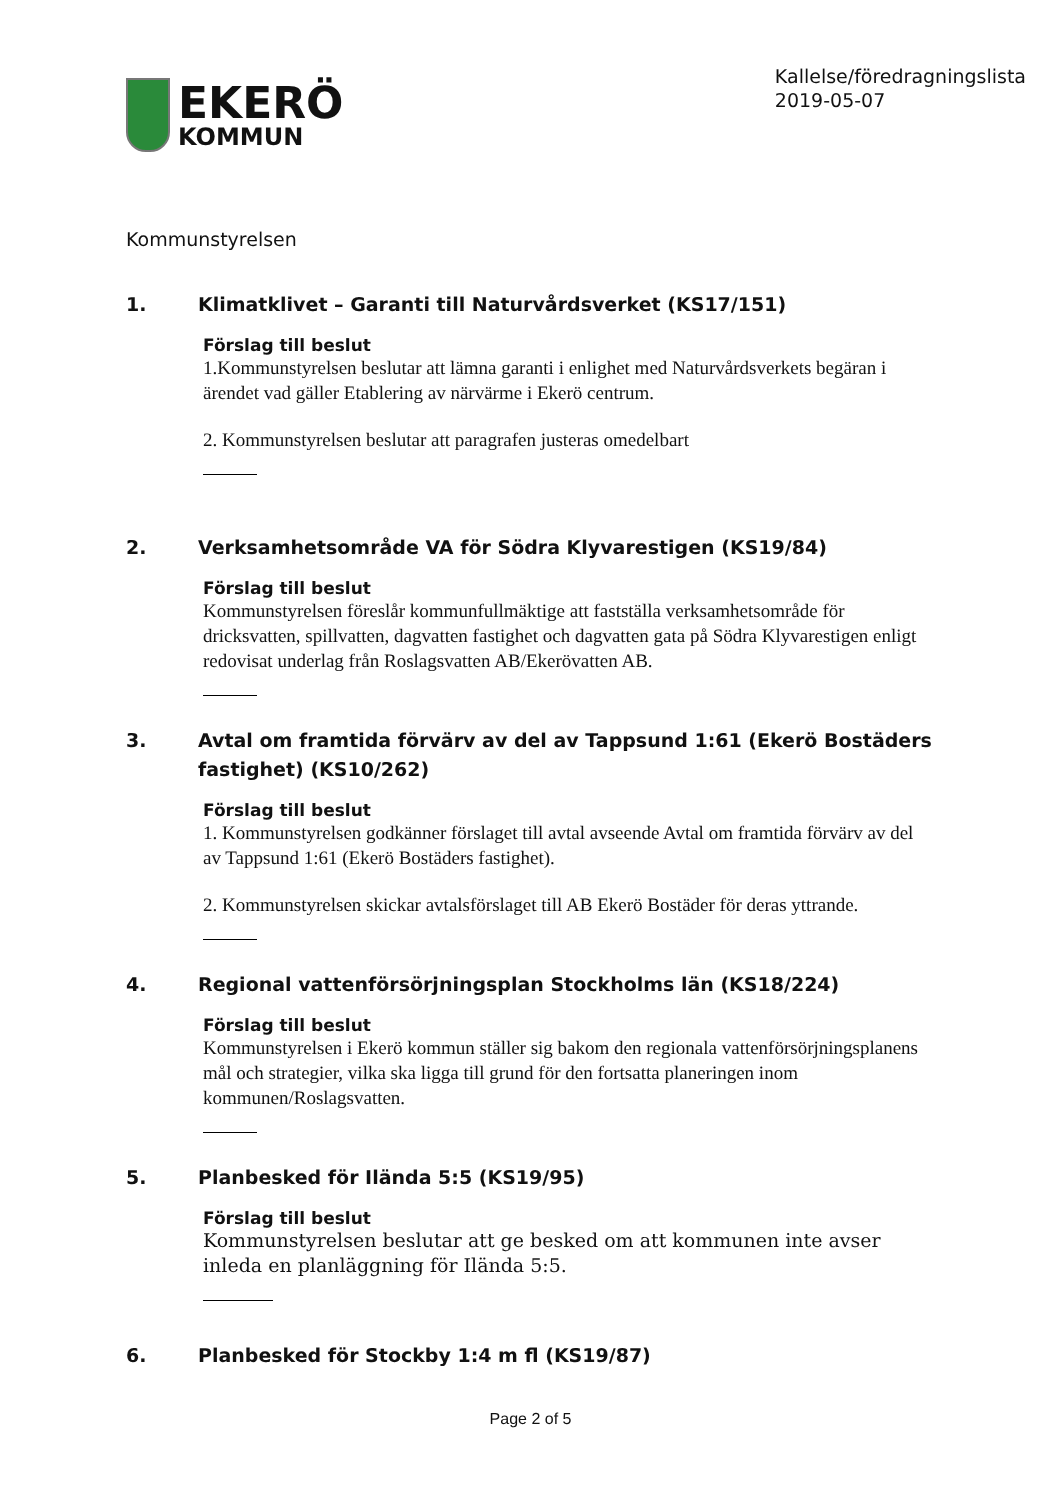EKERÖ
KOMMUN
Kallelse/föredragningslista
2019-05-07
Kommunstyrelsen
1. Klimatklivet – Garanti till Naturvårdsverket (KS17/151)
Förslag till beslut
1.Kommunstyrelsen beslutar att lämna garanti i enlighet med Naturvårdsverkets begäran i ärendet vad gäller Etablering av närvärme i Ekerö centrum.
2. Kommunstyrelsen beslutar att paragrafen justeras omedelbart
2. Verksamhetsområde VA för Södra Klyvarestigen (KS19/84)
Förslag till beslut
Kommunstyrelsen föreslår kommunfullmäktige att fastställa verksamhetsområde för dricksvatten, spillvatten, dagvatten fastighet och dagvatten gata på Södra Klyvarestigen enligt redovisat underlag från Roslagsvatten AB/Ekerövatten AB.
3. Avtal om framtida förvärv av del av Tappsund 1:61 (Ekerö Bostäders fastighet) (KS10/262)
Förslag till beslut
1. Kommunstyrelsen godkänner förslaget till avtal avseende Avtal om framtida förvärv av del av Tappsund 1:61 (Ekerö Bostäders fastighet).
2. Kommunstyrelsen skickar avtalsförslaget till AB Ekerö Bostäder för deras yttrande.
4. Regional vattenförsörjningsplan Stockholms län (KS18/224)
Förslag till beslut
Kommunstyrelsen i Ekerö kommun ställer sig bakom den regionala vattenförsörjningsplanens mål och strategier, vilka ska ligga till grund för den fortsatta planeringen inom kommunen/Roslagsvatten.
5. Planbesked för Ilända 5:5 (KS19/95)
Förslag till beslut
Kommunstyrelsen beslutar att ge besked om att kommunen inte avser inleda en planläggning för Ilända 5:5.
6. Planbesked för Stockby 1:4 m fl (KS19/87)
Page 2 of 5